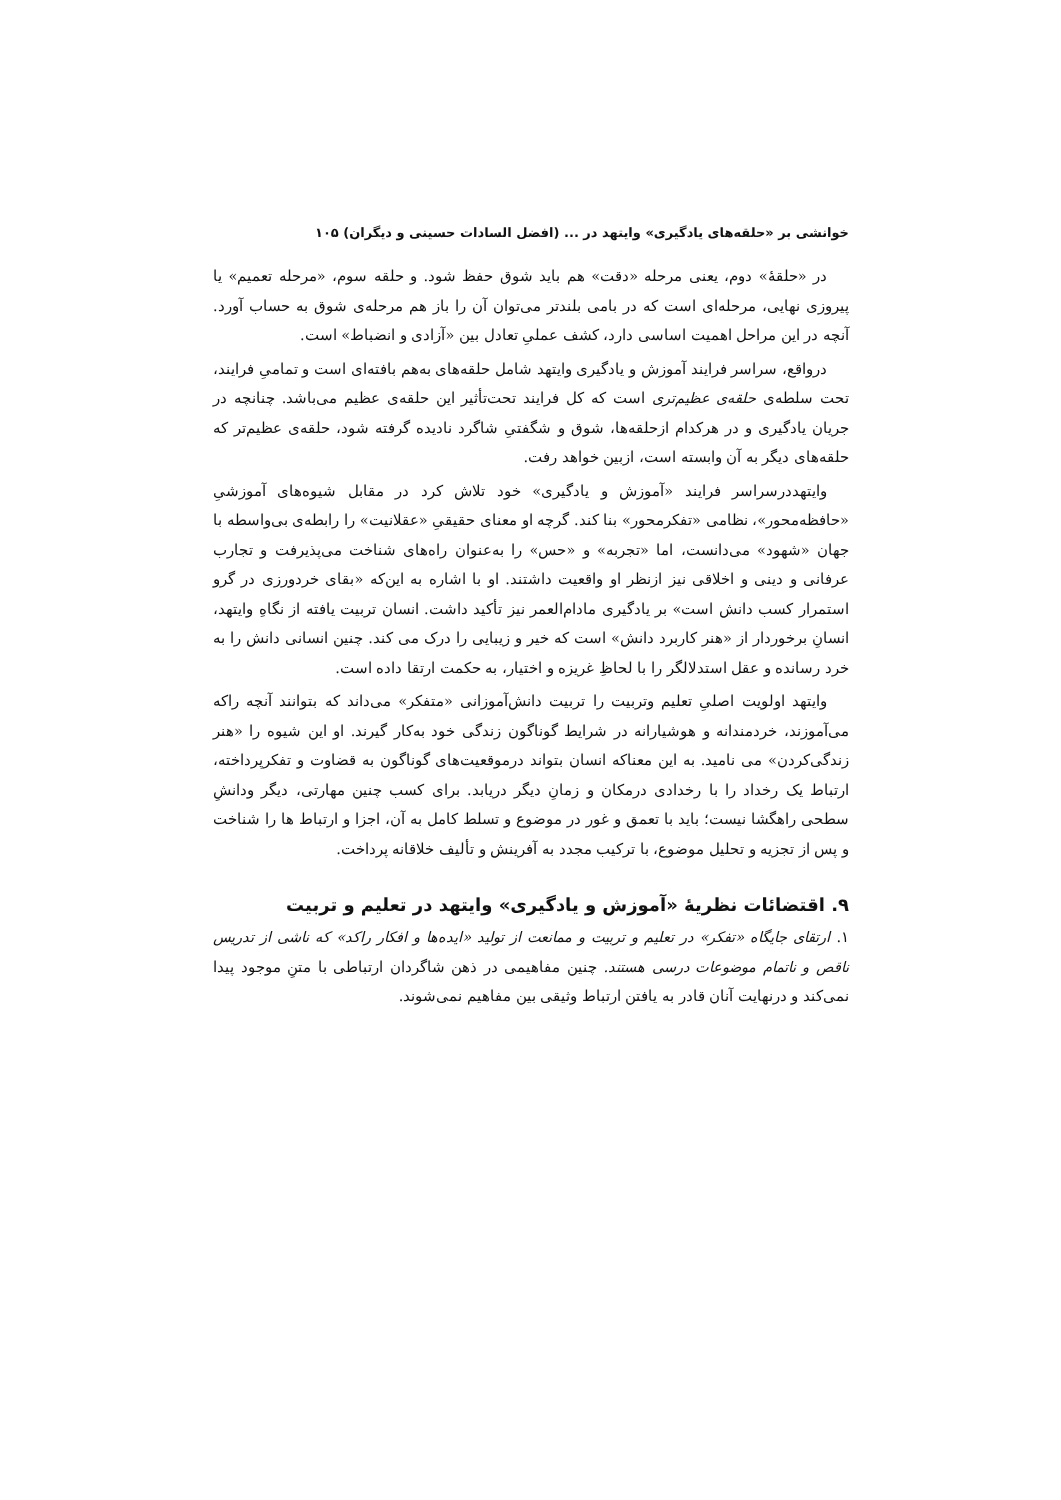خوانشی بر «حلقه‌های یادگیری» وایتهد در ... (افضل السادات حسینی و دیگران) ۱۰۵
در «حلقهٔ» دوم، یعنی مرحله «دقت» هم باید شوق حفظ شود. و حلقه سوم، «مرحله تعمیم» یا پیروزی نهایی، مرحله‌ای است که در بامی بلندتر می‌توان آن را باز هم مرحله‌ی شوق به حساب آورد. آنچه در این مراحل اهمیت اساسی دارد، کشف عملیِ تعادل بین «آزادی و انضباط» است.
درواقع، سراسر فرایند آموزش و یادگیری وایتهد شامل حلقه‌های به‌هم بافته‌ای است و تمامیِ فرایند، تحت سلطه‌ی حلقه‌ی عظیم‌تری است که کل فرایند تحت‌تأثیر این حلقه‌ی عظیم می‌باشد. چنانچه در جریان یادگیری و در هرکدام ازحلقه‌ها، شوق و شگفتیِ شاگرد نادیده گرفته شود، حلقه‌ی عظیم‌تر که حلقه‌های دیگر به آن وابسته است، ازبین خواهد رفت.
وایتهددرسراسر فرایند «آموزش و یادگیری» خود تلاش کرد در مقابل شیوه‌های آموزشیِ «حافظه‌محور»، نظامی «تفکرمحور» بنا کند. گرچه او معنای حقیقیِ «عقلانیت» را رابطه‌ی بی‌واسطه با جهان «شهود» می‌دانست، اما «تجربه» و «حس» را به‌عنوان راه‌های شناخت می‌پذیرفت و تجارب عرفانی و دینی و اخلاقی نیز ازنظر او واقعیت داشتند. او با اشاره به این‌که «بقای خردورزی در گرو استمرار کسب دانش است» بر یادگیری مادام‌العمر نیز تأکید داشت. انسان تربیت یافته از نگاهِ وایتهد، انسانِ برخوردار از «هنر کاربرد دانش» است که خیر و زیبایی را درک می کند. چنین انسانی دانش را به خرد رسانده و عقل استدلالگر را با لحاظِ غریزه و اختیار، به حکمت ارتقا داده است.
وایتهد اولویت اصلیِ تعلیم وتربیت را تربیت دانش‌آموزانی «متفکر» می‌داند که بتوانند آنچه راکه می‌آموزند، خردمندانه و هوشیارانه در شرایط گوناگون زندگی خود به‌کار گیرند. او این شیوه را «هنر زندگی‌کردن» می نامید. به این معناکه انسان بتواند درموقعیت‌های گوناگون به قضاوت و تفکرپرداخته، ارتباط یک رخداد را با رخدادی درمکان و زمانِ دیگر دریابد. برای کسب چنین مهارتی، دیگر ودانشِ سطحی راهگشا نیست؛ باید با تعمق و غور در موضوع و تسلط کامل به آن، اجزا و ارتباط ها را شناخت و پس از تجزیه و تحلیل موضوع، با ترکیب مجدد به آفرینش و تألیف خلاقانه پرداخت.
۹. اقتضائات نظریهٔ «آموزش و یادگیری» وایتهد در تعلیم و تربیت
۱. ارتقای جایگاه «تفکر» در تعلیم و تربیت و ممانعت از تولید «ایده‌ها و افکار راکد» که ناشی از تدریس ناقص و ناتمام موضوعات درسی هستند. چنین مفاهیمی در ذهن شاگردان ارتباطی با متنِ موجود پیدا نمی‌کند و درنهایت آنان قادر به یافتن ارتباط وثیقی بین مفاهیم نمی‌شوند.